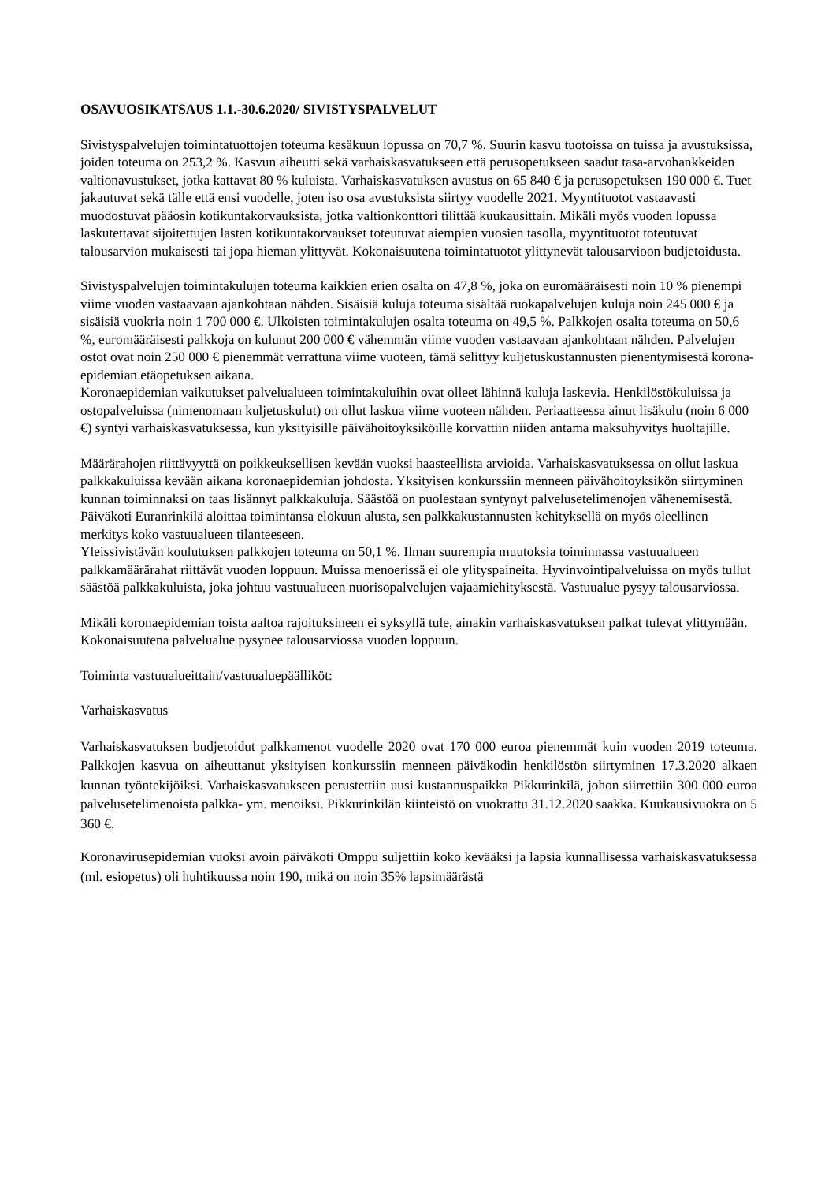OSAVUOSIKATSAUS 1.1.-30.6.2020/ SIVISTYSPALVELUT
Sivistyspalvelujen toimintatuottojen toteuma kesäkuun lopussa on 70,7 %. Suurin kasvu tuotoissa on tuissa ja avustuksissa, joiden toteuma on 253,2 %. Kasvun aiheutti sekä varhaiskasvatukseen että perusopetukseen saadut tasa-arvohankkeiden valtionavustukset, jotka kattavat 80 % kuluista. Varhaiskasvatuksen avustus on 65 840 € ja perusopetuksen 190 000 €. Tuet jakautuvat sekä tälle että ensi vuodelle, joten iso osa avustuksista siirtyy vuodelle 2021. Myyntituotot vastaavasti muodostuvat pääosin kotikuntakorvauksista, jotka valtionkonttori tilittää kuukausittain. Mikäli myös vuoden lopussa laskutettavat sijoitettujen lasten kotikuntakorvaukset toteutuvat aiempien vuosien tasolla, myyntituotot toteutuvat talousarvion mukaisesti tai jopa hieman ylittyvät. Kokonaisuutena toimintatuotot ylittynevät talousarvioon budjetoidusta.
Sivistyspalvelujen toimintakulujen toteuma kaikkien erien osalta on 47,8 %, joka on euromääräisesti noin 10 % pienempi viime vuoden vastaavaan ajankohtaan nähden. Sisäisiä kuluja toteuma sisältää ruokapalvelujen kuluja noin 245 000 € ja sisäisiä vuokria noin 1 700 000 €. Ulkoisten toimintakulujen osalta toteuma on 49,5 %. Palkkojen osalta toteuma on 50,6 %, euromääräisesti palkkoja on kulunut 200 000 € vähemmän viime vuoden vastaavaan ajankohtaan nähden. Palvelujen ostot ovat noin 250 000 € pienemmät verrattuna viime vuoteen, tämä selittyy kuljetuskustannusten pienentymisestä korona-epidemian etäopetuksen aikana.
Koronaepidemian vaikutukset palvelualueen toimintakuluihin ovat olleet lähinnä kuluja laskevia. Henkilöstökuluissa ja ostopalveluissa (nimenomaan kuljetuskulut) on ollut laskua viime vuoteen nähden. Periaatteessa ainut lisäkulu (noin 6 000 €) syntyi varhaiskasvatuksessa, kun yksityisille päivähoitoyksiköille korvattiin niiden antama maksuhyvitys huoltajille.
Määrärahojen riittävyyttä on poikkeuksellisen kevään vuoksi haasteellista arvioida. Varhaiskasvatuksessa on ollut laskua palkkakuluissa kevään aikana koronaepidemian johdosta. Yksityisen konkurssiin menneen päivähoitoyksikön siirtyminen kunnan toiminnaksi on taas lisännyt palkkakuluja. Säästöä on puolestaan syntynyt palvelusetelimenojen vähenemisestä. Päiväkoti Euranrinkilä aloittaa toimintansa elokuun alusta, sen palkkakustannusten kehityksellä on myös oleellinen merkitys koko vastuualueen tilanteeseen.
Yleissivistävän koulutuksen palkkojen toteuma on 50,1 %. Ilman suurempia muutoksia toiminnassa vastuualueen palkkamäärärahat riittävät vuoden loppuun. Muissa menoerissä ei ole ylityspaineita. Hyvinvointipalveluissa on myös tullut säästöä palkkakuluista, joka johtuu vastuualueen nuorisopalvelujen vajaamiehityksestä. Vastuualue pysyy talousarviossa.
Mikäli koronaepidemian toista aaltoa rajoituksineen ei syksyllä tule, ainakin varhaiskasvatuksen palkat tulevat ylittymään. Kokonaisuutena palvelualue pysynee talousarviossa vuoden loppuun.
Toiminta vastuualueittain/vastuualuepäälliköt:
Varhaiskasvatus
Varhaiskasvatuksen budjetoidut palkkamenot vuodelle 2020 ovat 170 000 euroa pienemmät kuin vuoden 2019 toteuma. Palkkojen kasvua on aiheuttanut yksityisen konkurssiin menneen päiväkodin henkilöstön siirtyminen 17.3.2020 alkaen kunnan työntekijöiksi. Varhaiskasvatukseen perustettiin uusi kustannuspaikka Pikkurinkilä, johon siirrettiin 300 000 euroa palvelusetelimenoista palkka- ym. menoiksi. Pikkurinkilän kiinteistö on vuokrattu 31.12.2020 saakka. Kuukausivuokra on 5 360 €.
Koronavirusepidemian vuoksi avoin päiväkoti Omppu suljettiin koko kevääksi ja lapsia kunnallisessa varhaiskasvatuksessa (ml. esiopetus) oli huhtikuussa noin 190, mikä on noin 35% lapsimäärästä